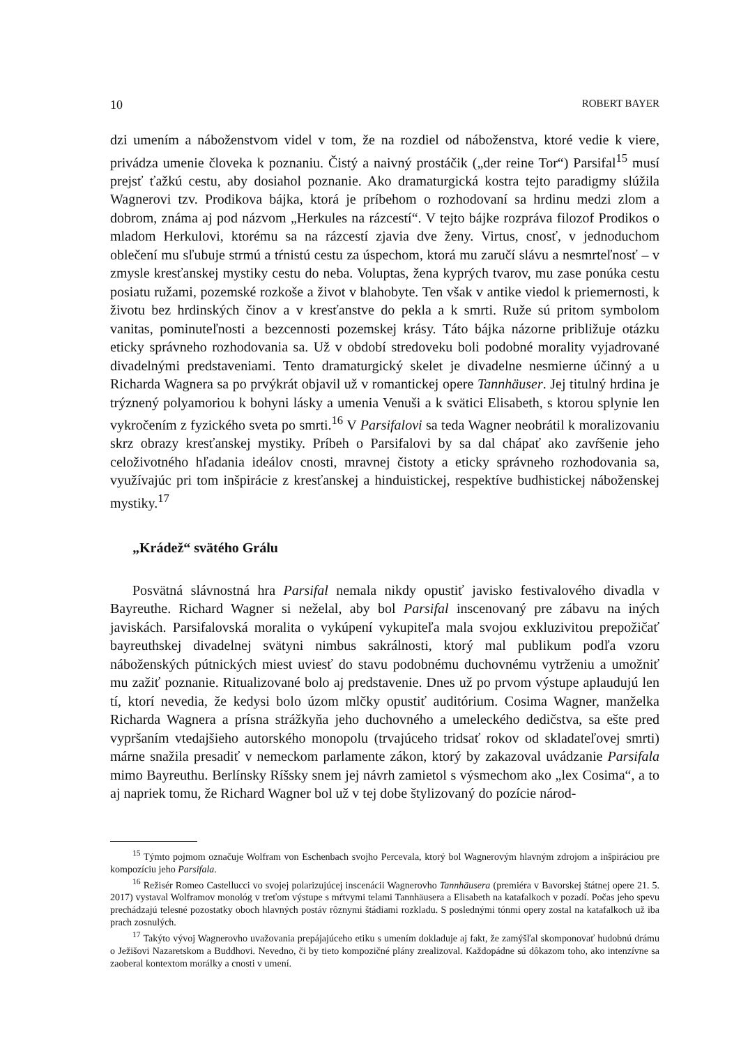10 ROBERT BAYER
dzi umením a náboženstvom videl v tom, že na rozdiel od náboženstva, ktoré vedie k viere, privádza umenie človeka k poznaniu. Čistý a naivný prostáčik („der reine Tor“) Parsifal<sup>15</sup> musí prejsť ťažkú cestu, aby dosiahol poznanie. Ako dramaturgická kostra tejto paradigmy slúžila Wagnerovi tzv. Prodikova bájka, ktorá je príbehom o rozhodovaní sa hrdinu medzi zlom a dobrom, známa aj pod názvom „Herkules na rázcestí“. V tejto bájke rozpráva filozof Prodikos o mladom Herkulovi, ktorému sa na rázcestí zjavia dve ženy. Virtus, cnosť, v jednoduchom oblečení mu sľubuje strmú a tŕnistú cestu za úspechom, ktorá mu zaručí slávu a nesmrteľnosť – v zmysle kresťanskej mystiky cestu do neba. Voluptas, žena kyprých tvarov, mu zase ponúka cestu posiatu ružami, pozemské rozkoše a život v blahobyte. Ten však v antike viedol k priemernosti, k životu bez hrdinských činov a v kresťanstve do pekla a k smrti. Ruže sú pritom symbolom vanitas, pominuteľnosti a bezcennosti pozemskej krásy. Táto bájka názorne približuje otázku eticky správneho rozhodovania sa. Už v období stredoveku boli podobné morality vyjadrované divadelnými predstaveniami. Tento dramaturgický skelet je divadelne nesmierne účinný a u Richarda Wagnera sa po prvýkrát objavil už v romantickej opere Tannhäuser. Jej titulný hrdina je trýznený polyamoriou k bohyni lásky a umenia Venuši a k svätici Elisabeth, s ktorou splynie len vykročením z fyzického sveta po smrti.<sup>16</sup> V Parsifalovi sa teda Wagner neobrátil k moralizovaniu skrz obrazy kresťanskej mystiky. Príbeh o Parsifalovi by sa dal chápať ako zavŕšenie jeho celoživotného hľadania ideálov cnosti, mravnej čistoty a eticky správneho rozhodovania sa, využívajúc pri tom inšpirácie z kresťanskej a hinduistickej, respektíve budhistickej náboženskej mystiky.<sup>17</sup>
„Krádež“ svätého Grálu
Posvätná slávnostná hra Parsifal nemala nikdy opustiť javisko festivalového divadla v Bayreuthe. Richard Wagner si neželal, aby bol Parsifal inscenovaný pre zábavu na iných javiskách. Parsifalovská moralita o vykúpení vykupiteľa mala svojou exkluzivitou prepožičať bayreuthskej divadelnej svätyni nimbus sakrálnosti, ktorý mal publikum podľa vzoru náboženských pútnických miest uviesť do stavu podobnému duchovnému vytrženiu a umožniť mu zažiť poznanie. Ritualizované bolo aj predstavenie. Dnes už po prvom výstupe aplaudujú len tí, ktorí nevedia, že kedysi bolo úzom mlčky opustiť auditórium. Cosima Wagner, manželka Richarda Wagnera a prísna strážkyňa jeho duchovného a umeleckého dedičstva, sa ešte pred vypršaním vtedajšieho autorského monopolu (trvajúceho tridsať rokov od skladateľovej smrti) márne snažila presadiť v nemeckom parlamente zákon, ktorý by zakazoval uvádzanie Parsifala mimo Bayreuthu. Berlínsky Ríšsky snem jej návrh zamietol s výsmechom ako „lex Cosima“, a to aj napriek tomu, že Richard Wagner bol už v tej dobe štylizovaný do pozície národ-
<sup>15</sup> Týmto pojmom označuje Wolfram von Eschenbach svojho Percevala, ktorý bol Wagnerovým hlavným zdrojom a inšpiráciou pre kompozíciu jeho Parsifala.
<sup>16</sup> Režisér Romeo Castellucci vo svojej polarizujúcej inscenácii Wagnerovho Tannhäusera (premiéra v Bavorskej štátnej opere 21. 5. 2017) vystaval Wolframov monológ v treťom výstupe s mŕtvymi telami Tannhäusera a Elisabeth na katafalkoch v pozadí. Počas jeho spevu prechádzajú telesné pozostatky oboch hlavných postáv rôznymi štádiami rozkladu. S poslednými tónmi opery zostal na katafalkoch už iba prach zosnulých.
<sup>17</sup> Takýto vývoj Wagnerovho uvažovania prepájajúceho etiku s umením dokladuje aj fakt, že zamýšľal skomponovať hudobnú drámu o Ježišovi Nazaretskom a Buddhovi. Nevedno, či by tieto kompozičné plány zrealizoval. Každopádne sú dôkazom toho, ako intenzívne sa zaoberal kontextom morálky a cnosti v umení.